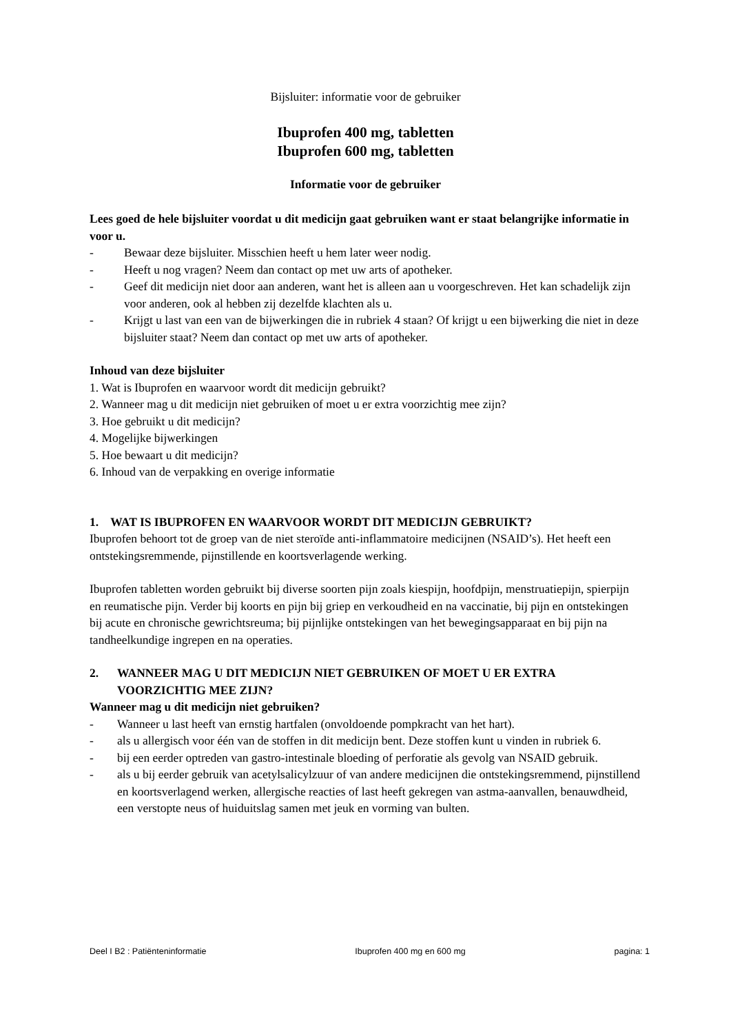Bijsluiter: informatie voor de gebruiker
Ibuprofen 400 mg, tabletten
Ibuprofen 600 mg, tabletten
Informatie voor de gebruiker
Lees goed de hele bijsluiter voordat u dit medicijn gaat gebruiken want er staat belangrijke informatie in voor u.
- Bewaar deze bijsluiter. Misschien heeft u hem later weer nodig.
- Heeft u nog vragen? Neem dan contact op met uw arts of apotheker.
- Geef dit medicijn niet door aan anderen, want het is alleen aan u voorgeschreven. Het kan schadelijk zijn voor anderen, ook al hebben zij dezelfde klachten als u.
- Krijgt u last van een van de bijwerkingen die in rubriek 4 staan? Of krijgt u een bijwerking die niet in deze bijsluiter staat? Neem dan contact op met uw arts of apotheker.
Inhoud van deze bijsluiter
1. Wat is Ibuprofen en waarvoor wordt dit medicijn gebruikt?
2. Wanneer mag u dit medicijn niet gebruiken of moet u er extra voorzichtig mee zijn?
3. Hoe gebruikt u dit medicijn?
4. Mogelijke bijwerkingen
5. Hoe bewaart u dit medicijn?
6. Inhoud van de verpakking en overige informatie
1. WAT IS IBUPROFEN EN WAARVOOR WORDT DIT MEDICIJN GEBRUIKT?
Ibuprofen behoort tot de groep van de niet steroïde anti-inflammatoire medicijnen (NSAID’s). Het heeft een ontstekingsremmende, pijnstillende en koortsverlagende werking.
Ibuprofen tabletten worden gebruikt bij diverse soorten pijn zoals kiespijn, hoofdpijn, menstruatiepijn, spierpijn en reumatische pijn. Verder bij koorts en pijn bij griep en verkoudheid en na vaccinatie, bij pijn en ontstekingen bij acute en chronische gewrichtsreuma; bij pijnlijke ontstekingen van het bewegingsapparaat en bij pijn na tandheelkundige ingrepen en na operaties.
2. WANNEER MAG U DIT MEDICIJN NIET GEBRUIKEN OF MOET U ER EXTRA VOORZICHTIG MEE ZIJN?
Wanneer mag u dit medicijn niet gebruiken?
- Wanneer u last heeft van ernstig hartfalen (onvoldoende pompkracht van het hart).
- als u allergisch voor één van de stoffen in dit medicijn bent. Deze stoffen kunt u vinden in rubriek 6.
- bij een eerder optreden van gastro-intestinale bloeding of perforatie als gevolg van NSAID gebruik.
- als u bij eerder gebruik van acetylsalicylzuur of van andere medicijnen die ontstekingsremmend, pijnstillend en koortsverlagend werken, allergische reacties of last heeft gekregen van astma-aanvallen, benauwdheid, een verstopte neus of huiduitslag samen met jeuk en vorming van bulten.
Deel I B2 : Patiënteninformatie Ibuprofen 400 mg en 600 mg pagina: 1